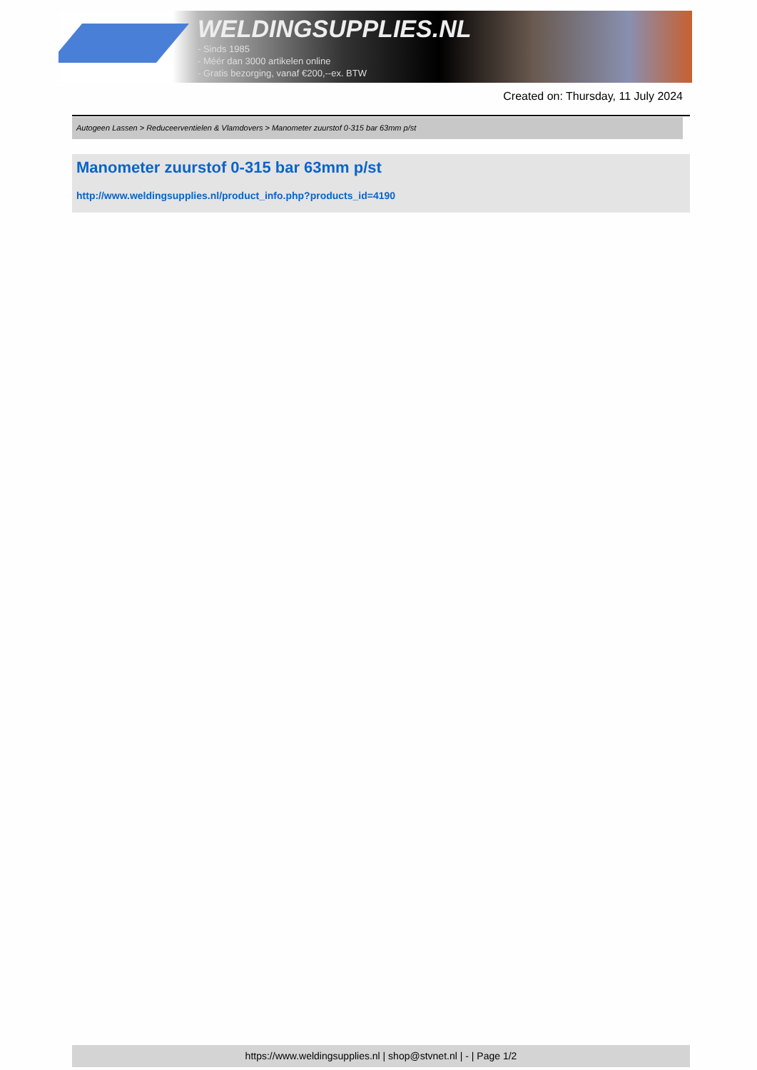WELDINGSUPPLIES.NL
- Sinds 1985
- Méér dan 3000 artikelen online
- Gratis bezorging, vanaf €200,--ex. BTW
Created on: Thursday, 11 July 2024
Autogeen Lassen > Reduceerventielen & Vlamdovers > Manometer zuurstof 0-315 bar 63mm p/st
Manometer zuurstof 0-315 bar 63mm p/st
http://www.weldingsupplies.nl/product_info.php?products_id=4190
https://www.weldingsupplies.nl | shop@stvnet.nl | - | Page 1/2